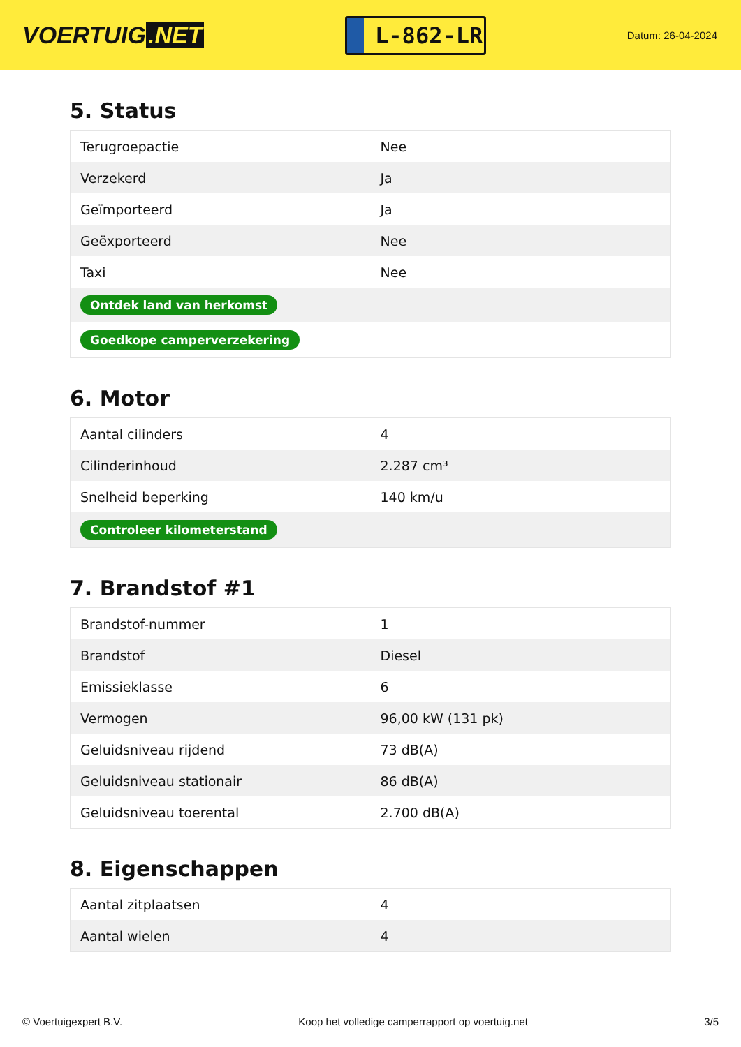VOERTUIG.NET
L-862-LR
Datum: 26-04-2024
5. Status
| Terugroepactie | Nee |
| Verzekerd | Ja |
| Geïmporteerd | Ja |
| Geëxporteerd | Nee |
| Taxi | Nee |
| Ontdek land van herkomst | |
| Goedkope camperverzekering | |
6. Motor
| Aantal cilinders | 4 |
| Cilinderinhoud | 2.287 cm³ |
| Snelheid beperking | 140 km/u |
| Controleer kilometerstand | |
7. Brandstof #1
| Brandstof-nummer | 1 |
| Brandstof | Diesel |
| Emissieklasse | 6 |
| Vermogen | 96,00 kW (131 pk) |
| Geluidsniveau rijdend | 73 dB(A) |
| Geluidsniveau stationair | 86 dB(A) |
| Geluidsniveau toerental | 2.700 dB(A) |
8. Eigenschappen
| Aantal zitplaatsen | 4 |
| Aantal wielen | 4 |
© Voertuigexpert B.V. Koop het volledige camperrapport op voertuig.net 3/5